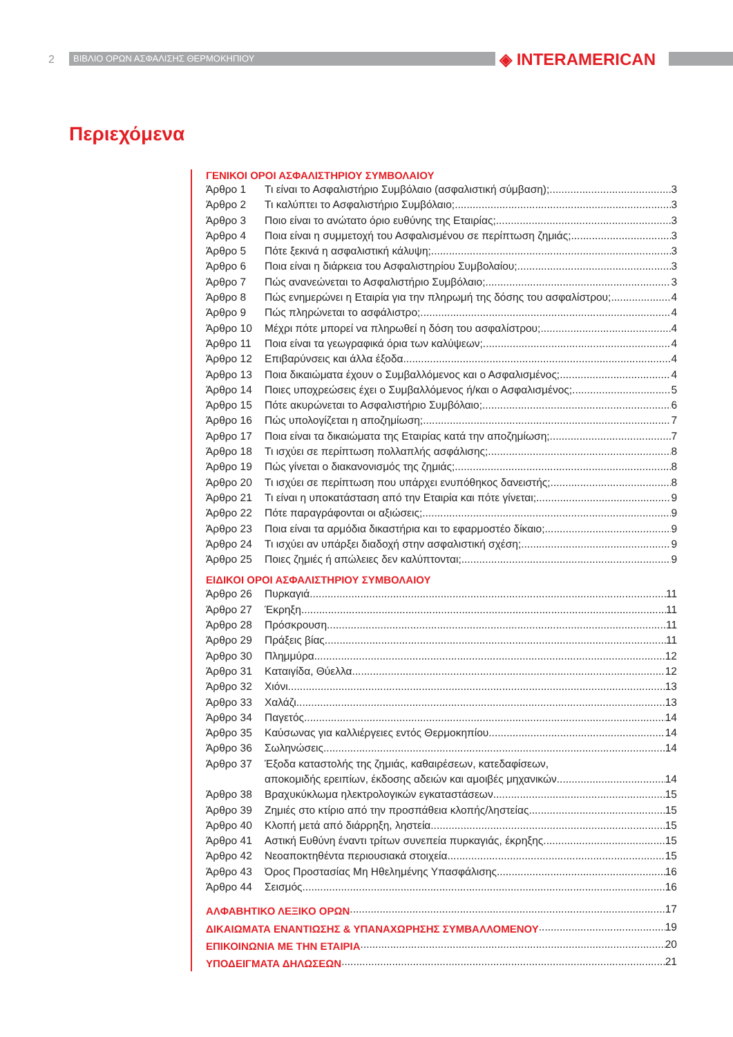2 ΒΙΒΛΙΟ ΟΡΩΝ ΑΣΦΑΛΙΣΗΣ ΘΕΡΜΟΚΗΠΙΟΥ ◈ INTERAMERICAN
Περιεχόμενα
ΓΕΝΙΚΟΙ ΟΡΟΙ ΑΣΦΑΛΙΣΤΗΡΙΟΥ ΣΥΜΒΟΛΑΙΟΥ
Άρθρο 1 Τι είναι το Ασφαλιστήριο Συμβόλαιο (ασφαλιστική σύμβαση); 3
Άρθρο 2 Τι καλύπτει το Ασφαλιστήριο Συμβόλαιο; 3
Άρθρο 3 Ποιο είναι το ανώτατο όριο ευθύνης της Εταιρίας; 3
Άρθρο 4 Ποια είναι η συμμετοχή του Ασφαλισμένου σε περίπτωση ζημιάς; 3
Άρθρο 5 Πότε ξεκινά η ασφαλιστική κάλυψη; 3
Άρθρο 6 Ποια είναι η διάρκεια του Ασφαλιστηρίου Συμβολαίου; 3
Άρθρο 7 Πώς ανανεώνεται το Ασφαλιστήριο Συμβόλαιο; 3
Άρθρο 8 Πώς ενημερώνει η Εταιρία για την πληρωμή της δόσης του ασφαλίστρου; 4
Άρθρο 9 Πώς πληρώνεται το ασφάλιστρο; 4
Άρθρο 10 Μέχρι πότε μπορεί να πληρωθεί η δόση του ασφαλίστρου; 4
Άρθρο 11 Ποια είναι τα γεωγραφικά όρια των καλύψεων; 4
Άρθρο 12 Επιβαρύνσεις και άλλα έξοδα 4
Άρθρο 13 Ποια δικαιώματα έχουν ο Συμβαλλόμενος και ο Ασφαλισμένος; 4
Άρθρο 14 Ποιες υποχρεώσεις έχει ο Συμβαλλόμενος ή/και ο Ασφαλισμένος; 5
Άρθρο 15 Πότε ακυρώνεται το Ασφαλιστήριο Συμβόλαιο; 6
Άρθρο 16 Πώς υπολογίζεται η αποζημίωση; 7
Άρθρο 17 Ποια είναι τα δικαιώματα της Εταιρίας κατά την αποζημίωση; 7
Άρθρο 18 Τι ισχύει σε περίπτωση πολλαπλής ασφάλισης; 8
Άρθρο 19 Πώς γίνεται ο διακανονισμός της ζημιάς; 8
Άρθρο 20 Τι ισχύει σε περίπτωση που υπάρχει ενυπόθηκος δανειστής; 8
Άρθρο 21 Τι είναι η υποκατάσταση από την Εταιρία και πότε γίνεται; 9
Άρθρο 22 Πότε παραγράφονται οι αξιώσεις; 9
Άρθρο 23 Ποια είναι τα αρμόδια δικαστήρια και το εφαρμοστέο δίκαιο; 9
Άρθρο 24 Τι ισχύει αν υπάρξει διαδοχή στην ασφαλιστική σχέση; 9
Άρθρο 25 Ποιες ζημιές ή απώλειες δεν καλύπτονται; 9
ΕΙΔΙΚΟΙ ΟΡΟΙ ΑΣΦΑΛΙΣΤΗΡΙΟΥ ΣΥΜΒΟΛΑΙΟΥ
Άρθρο 26 Πυρκαγιά 11
Άρθρο 27 Έκρηξη 11
Άρθρο 28 Πρόσκρουση 11
Άρθρο 29 Πράξεις βίας 11
Άρθρο 30 Πλημμύρα 12
Άρθρο 31 Καταιγίδα, Θύελλα 12
Άρθρο 32 Χιόνι 13
Άρθρο 33 Χαλάζι 13
Άρθρο 34 Παγετός 14
Άρθρο 35 Καύσωνας για καλλιέργειες εντός Θερμοκηπίου 14
Άρθρο 36 Σωληνώσεις 14
Άρθρο 37 Έξοδα καταστολής της ζημιάς, καθαιρέσεων, κατεδαφίσεων,
αποκομιδής ερειπίων, έκδοσης αδειών και αμοιβές μηχανικών 14
Άρθρο 38 Βραχυκύκλωμα ηλεκτρολογικών εγκαταστάσεων 15
Άρθρο 39 Ζημιές στο κτίριο από την προσπάθεια κλοπής/ληστείας 15
Άρθρο 40 Κλοπή μετά από διάρρηξη, ληστεία 15
Άρθρο 41 Αστική Ευθύνη έναντι τρίτων συνεπεία πυρκαγιάς, έκρηξης 15
Άρθρο 42 Νεοαποκτηθέντα περιουσιακά στοιχεία 15
Άρθρο 43 Όρος Προστασίας Μη Ηθελημένης Υπασφάλισης 16
Άρθρο 44 Σεισμός 16
ΑΛΦΑΒΗΤΙΚΟ ΛΕΞΙΚΟ ΟΡΩΝ 17
ΔΙΚΑΙΩΜΑΤΑ ΕΝΑΝΤΙΩΣΗΣ & ΥΠΑΝΑΧΩΡΗΣΗΣ ΣΥΜΒΑΛΛΟΜΕΝΟΥ 19
ΕΠΙΚΟΙΝΩΝΙΑ ΜΕ ΤΗΝ ΕΤΑΙΡΙΑ 20
ΥΠΟΔΕΙΓΜΑΤΑ ΔΗΛΩΣΕΩΝ 21